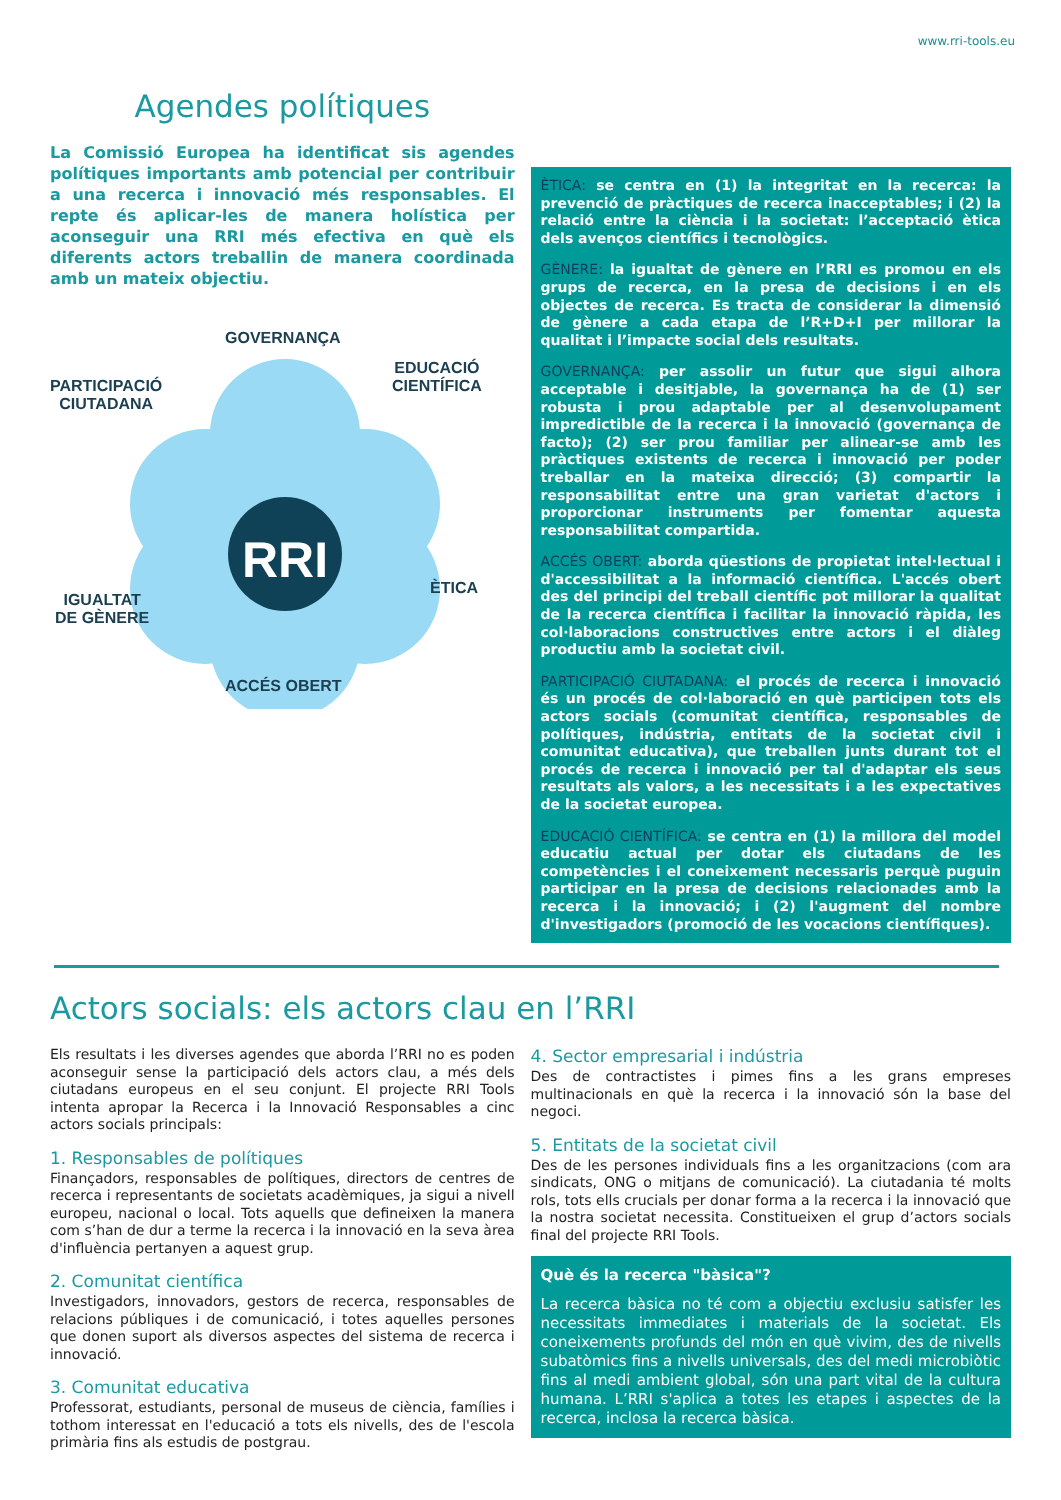www.rri-tools.eu
Agendes polítiques
La Comissió Europea ha identificat sis agendes polítiques importants amb potencial per contribuir a una recerca i innovació més responsables. El repte és aplicar-les de manera holística per aconseguir una RRI més efectiva en què els diferents actors treballin de manera coordinada amb un mateix objectiu.
RRI
GOVERNANÇA
PARTICIPACIÓ
CIUTADANA
EDUCACIÓ
CIENTÍFICA
ÈTICA
IGUALTAT
DE GÈNERE
ACCÉS OBERT
ÈTICA: se centra en (1) la integritat en la recerca: la prevenció de pràctiques de recerca inacceptables; i (2) la relació entre la ciència i la societat: l’acceptació ètica dels avenços científics i tecnològics.
GÈNERE: la igualtat de gènere en l’RRI es promou en els grups de recerca, en la presa de decisions i en els objectes de recerca. Es tracta de considerar la dimensió de gènere a cada etapa de l’R+D+I per millorar la qualitat i l’impacte social dels resultats.
GOVERNANÇA: per assolir un futur que sigui alhora acceptable i desitjable, la governança ha de (1) ser robusta i prou adaptable per al desenvolupament impredictible de la recerca i la innovació (governança de facto); (2) ser prou familiar per alinear-se amb les pràctiques existents de recerca i innovació per poder treballar en la mateixa direcció; (3) compartir la responsabilitat entre una gran varietat d'actors i proporcionar instruments per fomentar aquesta responsabilitat compartida.
ACCÉS OBERT: aborda qüestions de propietat intel·lectual i d'accessibilitat a la informació científica. L'accés obert des del principi del treball científic pot millorar la qualitat de la recerca científica i facilitar la innovació ràpida, les col·laboracions constructives entre actors i el diàleg productiu amb la societat civil.
PARTICIPACIÓ CIUTADANA: el procés de recerca i innovació és un procés de col·laboració en què participen tots els actors socials (comunitat científica, responsables de polítiques, indústria, entitats de la societat civil i comunitat educativa), que treballen junts durant tot el procés de recerca i innovació per tal d'adaptar els seus resultats als valors, a les necessitats i a les expectatives de la societat europea.
EDUCACIÓ CIENTÍFICA: se centra en (1) la millora del model educatiu actual per dotar els ciutadans de les competències i el coneixement necessaris perquè puguin participar en la presa de decisions relacionades amb la recerca i la innovació; i (2) l'augment del nombre d'investigadors (promoció de les vocacions científiques).
Actors socials: els actors clau en l’RRI
Els resultats i les diverses agendes que aborda l’RRI no es poden aconseguir sense la participació dels actors clau, a més dels ciutadans europeus en el seu conjunt. El projecte RRI Tools intenta apropar la Recerca i la Innovació Responsables a cinc actors socials principals:
1. Responsables de polítiques
Finançadors, responsables de polítiques, directors de centres de recerca i representants de societats acadèmiques, ja sigui a nivell europeu, nacional o local. Tots aquells que defineixen la manera com s’han de dur a terme la recerca i la innovació en la seva àrea d'influència pertanyen a aquest grup.
2. Comunitat científica
Investigadors, innovadors, gestors de recerca, responsables de relacions públiques i de comunicació, i totes aquelles persones que donen suport als diversos aspectes del sistema de recerca i innovació.
3. Comunitat educativa
Professorat, estudiants, personal de museus de ciència, famílies i tothom interessat en l'educació a tots els nivells, des de l'escola primària fins als estudis de postgrau.
4. Sector empresarial i indústria
Des de contractistes i pimes fins a les grans empreses multinacionals en què la recerca i la innovació són la base del negoci.
5. Entitats de la societat civil
Des de les persones individuals fins a les organitzacions (com ara sindicats, ONG o mitjans de comunicació). La ciutadania té molts rols, tots ells crucials per donar forma a la recerca i la innovació que la nostra societat necessita. Constitueixen el grup d’actors socials final del projecte RRI Tools.
Què és la recerca "bàsica"?
La recerca bàsica no té com a objectiu exclusiu satisfer les necessitats immediates i materials de la societat. Els coneixements profunds del món en què vivim, des de nivells subatòmics fins a nivells universals, des del medi microbiòtic fins al medi ambient global, són una part vital de la cultura humana. L’RRI s'aplica a totes les etapes i aspectes de la recerca, inclosa la recerca bàsica.